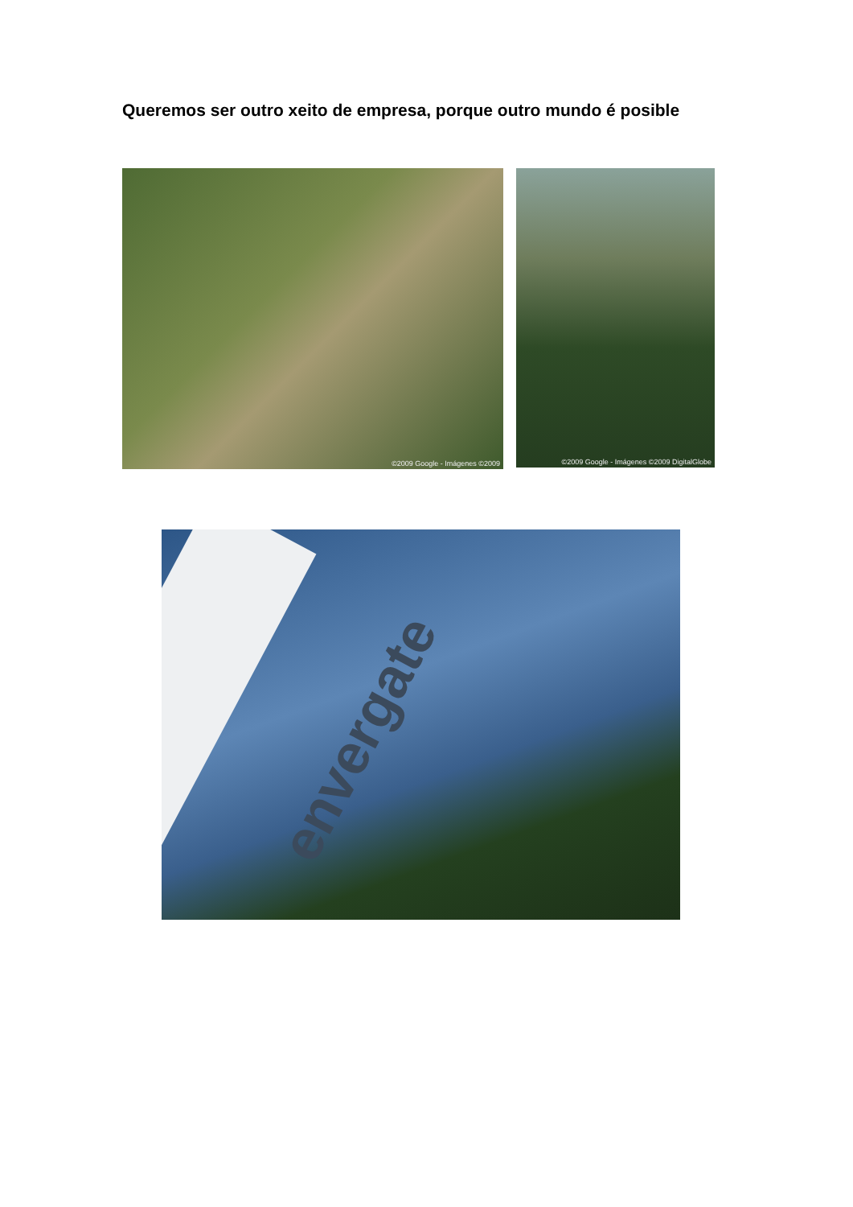Queremos ser outro xeito de empresa, porque outro mundo é posible
©2009 Google - Imágenes ©2009
©2009 Google - Imágenes ©2009 DigitalGlobe
envergate